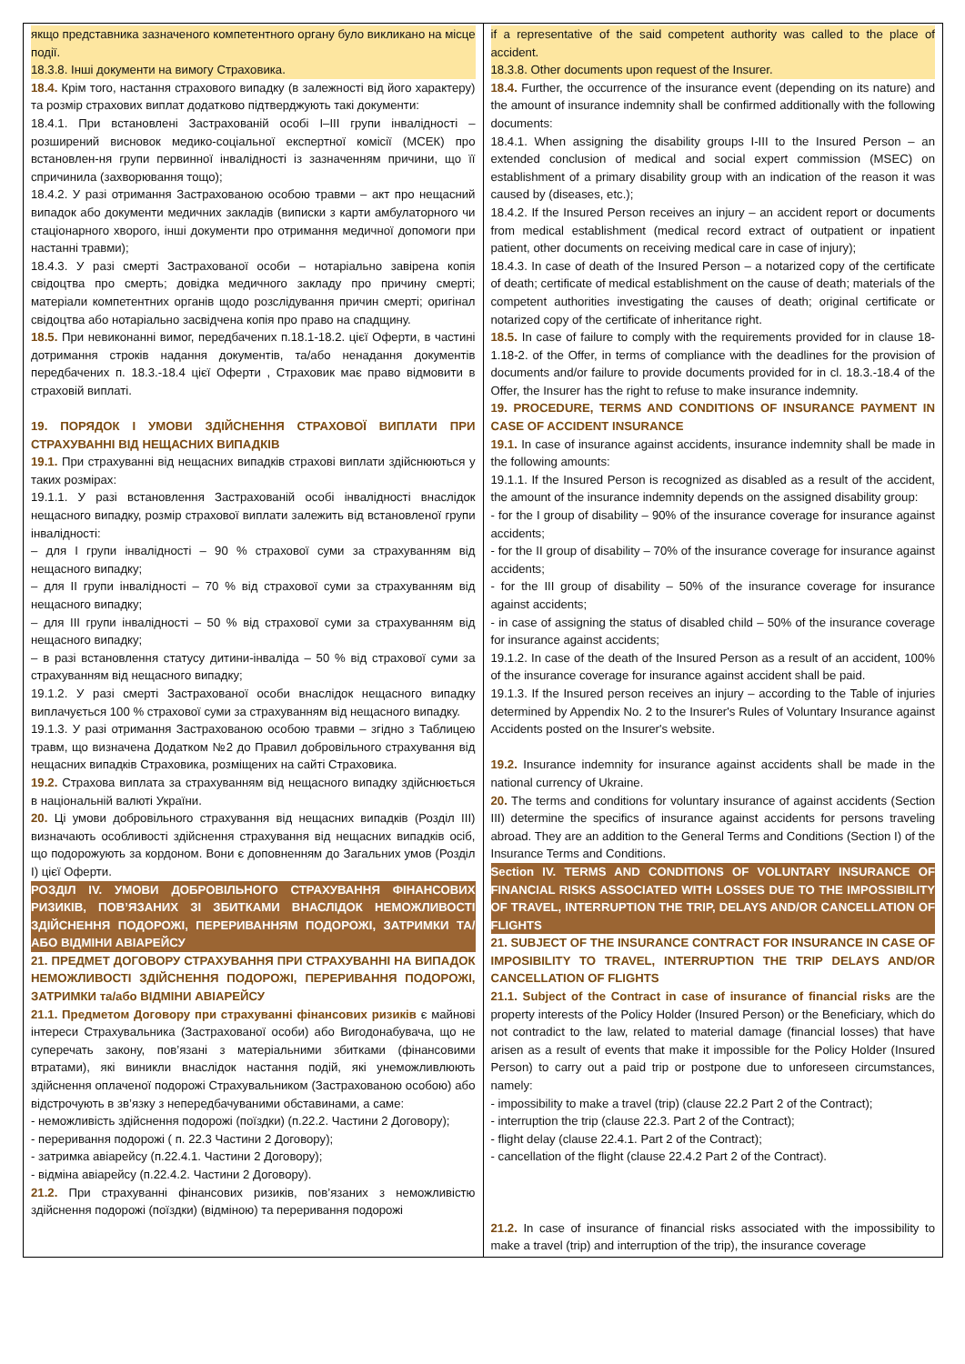| якщо представника зазначеного компетентного органу було викликано на місце події. 18.3.8. Інші документи на вимогу Страховика. 18.4. Крім того, настання страхового випадку (в залежності від його характеру) та розмір страхових виплат додатково підтверджують такі документи: 18.4.1. При встановлені Застрахованій особі I–III групи інвалідності – розширений висновок медико-соціальної експертної комісії (МСЕК) про встановлен-ня групи первинної інвалідності із зазначенням причини, що її спричинила (захворювання тощо); 18.4.2. У разі отримання Застрахованою особою травми – акт про нещасний випадок або документи медичних закладів (виписки з карти амбулаторного чи стаціонарного хворого, інші документи про отримання медичної допомоги при настанні травми); 18.4.3. У разі смерті Застрахованої особи – нотаріально завірена копія свідоцтва про смерть; довідка медичного закладу про причину смерті; матеріали компетентних органів щодо розслідування причин смерті; оригінал свідоцтва або нотаріально засвідчена копія про право на спадщину. 18.5. При невиконанні вимог, передбачених п.18.1-18.2. цієї Оферти, в частині дотримання строків надання документів, та/або ненадання документів передбачених п. 18.3.-18.4 цієї Оферти , Страховик має право відмовити в страховій виплаті. 19. ПОРЯДОК І УМОВИ ЗДІЙСНЕННЯ СТРАХОВОЇ ВИПЛАТИ ПРИ СТРАХУВАННІ ВІД НЕЩАСНИХ ВИПАДКІВ 19.1. При страхуванні від нещасних випадків страхові виплати здійснюються у таких розмірах: 19.1.1. У разі встановлення Застрахованій особі інвалідності внаслідок нещасного випадку, розмір страхової виплати залежить від встановленої групи інвалідності: – для I групи інвалідності – 90 % страхової суми за страхуванням від нещасного випадку; – для II групи інвалідності – 70 % від страхової суми за страхуванням від нещасного випадку; – для III групи інвалідності – 50 % від страхової суми за страхуванням від нещасного випадку; – в разі встановлення статусу дитини-інваліда – 50 % від страхової суми за страхуванням від нещасного випадку; 19.1.2. У разі смерті Застрахованої особи внаслідок нещасного випадку виплачується 100 % страхової суми за страхуванням від нещасного випадку. 19.1.3. У разі отримання Застрахованою особою травми – згідно з Таблицею травм, що визначена Додатком №2 до Правил добровільного страхування від нещасних випадків Страховика, розміщених на сайті Страховика. 19.2. Страхова виплата за страхуванням від нещасного випадку здійснюється в національній валюті України. 20. Ці умови добровільного страхування від нещасних випадків (Розділ III) визначають особливості здійснення страхування від нещасних випадків осіб, що подорожують за кордоном. Вони є доповненням до Загальних умов (Розділ I) цієї Оферти. РОЗДІЛ IV. УМОВИ ДОБРОВІЛЬНОГО СТРАХУВАННЯ ФІНАНСОВИХ РИЗИКІВ, ПОВ’ЯЗАНИХ ЗІ ЗБИТКАМИ ВНАСЛІДОК НЕМОЖЛИВОСТІ ЗДІЙСНЕННЯ ПОДОРОЖІ, ПЕРЕРИВАННЯМ ПОДОРОЖІ, ЗАТРИМКИ ТА/АБО ВІДМІНИ АВІАРЕЙСУ 21. ПРЕДМЕТ ДОГОВОРУ СТРАХУВАННЯ ПРИ СТРАХУВАННІ НА ВИПАДОК НЕМОЖЛИВОСТІ ЗДІЙСНЕННЯ ПОДОРОЖІ, ПЕРЕРИВАННЯ ПОДОРОЖІ, ЗАТРИМКИ та/або ВІДМІНИ АВІАРЕЙСУ 21.1. Предметом Договору при страхуванні фінансових ризиків є майнові інтереси Страхувальника (Застрахованої особи) або Вигодонабувача, що не суперечать закону, пов’язані з матеріальними збитками (фінансовими втратами), які виникли внаслідок настання подій, які унеможливлюють здійснення оплаченої подорожі Страхувальником (Застрахованою особою) або відстрочують в зв’язку з непередбачуваними обставинами, а саме: - неможливість здійснення подорожі (поїздки) (п.22.2. Частини 2 Договору); - переривання подорожі ( п. 22.3 Частини 2 Договору); - затримка авіарейсу (п.22.4.1. Частини 2 Договору); - відміна авіарейсу (п.22.4.2. Частини 2 Договору). 21.2. При страхуванні фінансових ризиків, пов’язаних з неможливістю здійснення подорожі (поїздки) (відміною) та переривання подорожі | if a representative of the said competent authority was called to the place of accident. 18.3.8. Other documents upon request of the Insurer. 18.4. Further, the occurrence of the insurance event (depending on its nature) and the amount of insurance indemnity shall be confirmed additionally with the following documents: 18.4.1. When assigning the disability groups I-III to the Insured Person – an extended conclusion of medical and social expert commission (MSEC) on establishment of a primary disability group with an indication of the reason it was caused by (diseases, etc.); 18.4.2. If the Insured Person receives an injury – an accident report or documents from medical establishment (medical record extract of outpatient or inpatient patient, other documents on receiving medical care in case of injury); 18.4.3. In case of death of the Insured Person – a notarized copy of the certificate of death; certificate of medical establishment on the cause of death; materials of the competent authorities investigating the causes of death; original certificate or notarized copy of the certificate of inheritance right. 18.5. In case of failure to comply with the requirements provided for in clause 18-1.18-2. of the Offer, in terms of compliance with the deadlines for the provision of documents and/or failure to provide documents provided for in cl. 18.3.-18.4 of the Offer, the Insurer has the right to refuse to make insurance indemnity. 19. PROCEDURE, TERMS AND CONDITIONS OF INSURANCE PAYMENT IN CASE OF ACCIDENT INSURANCE 19.1. In case of insurance against accidents, insurance indemnity shall be made in the following amounts: 19.1.1. If the Insured Person is recognized as disabled as a result of the accident, the amount of the insurance indemnity depends on the assigned disability group: - for the I group of disability – 90% of the insurance coverage for insurance against accidents; - for the II group of disability – 70% of the insurance coverage for insurance against accidents; - for the III group of disability – 50% of the insurance coverage for insurance against accidents; - in case of assigning the status of disabled child – 50% of the insurance coverage for insurance against accidents; 19.1.2. In case of the death of the Insured Person as a result of an accident, 100% of the insurance coverage for insurance against accident shall be paid. 19.1.3. If the Insured person receives an injury – according to the Table of injuries determined by Appendix No. 2 to the Insurer's Rules of Voluntary Insurance against Accidents posted on the Insurer's website. 19.2. Insurance indemnity for insurance against accidents shall be made in the national currency of Ukraine. 20. The terms and conditions for voluntary insurance of against accidents (Section III) determine the specifics of insurance against accidents for persons traveling abroad. They are an addition to the General Terms and Conditions (Section I) of the Insurance Terms and Conditions. Section IV. TERMS AND CONDITIONS OF VOLUNTARY INSURANCE OF FINANCIAL RISKS ASSOCIATED WITH LOSSES DUE TO THE IMPOSSIBILITY OF TRAVEL, INTERRUPTION THE TRIP, DELAYS AND/OR CANCELLATION OF FLIGHTS 21. SUBJECT OF THE INSURANCE CONTRACT FOR INSURANCE IN CASE OF IMPOSIBILITY TO TRAVEL, INTERRUPTION THE TRIP DELAYS AND/OR CANCELLATION OF FLIGHTS 21.1. Subject of the Contract in case of insurance of financial risks are the property interests of the Policy Holder (Insured Person) or the Beneficiary, which do not contradict to the law, related to material damage (financial losses) that have arisen as a result of events that make it impossible for the Policy Holder (Insured Person) to carry out a paid trip or postpone due to unforeseen circumstances, namely: - impossibility to make a travel (trip) (clause 22.2 Part 2 of the Contract); - interruption the trip (clause 22.3. Part 2 of the Contract); - flight delay (clause 22.4.1. Part 2 of the Contract); - cancellation of the flight (clause 22.4.2 Part 2 of the Contract). 21.2. In case of insurance of financial risks associated with the impossibility to make a travel (trip) and interruption of the trip), the insurance coverage |